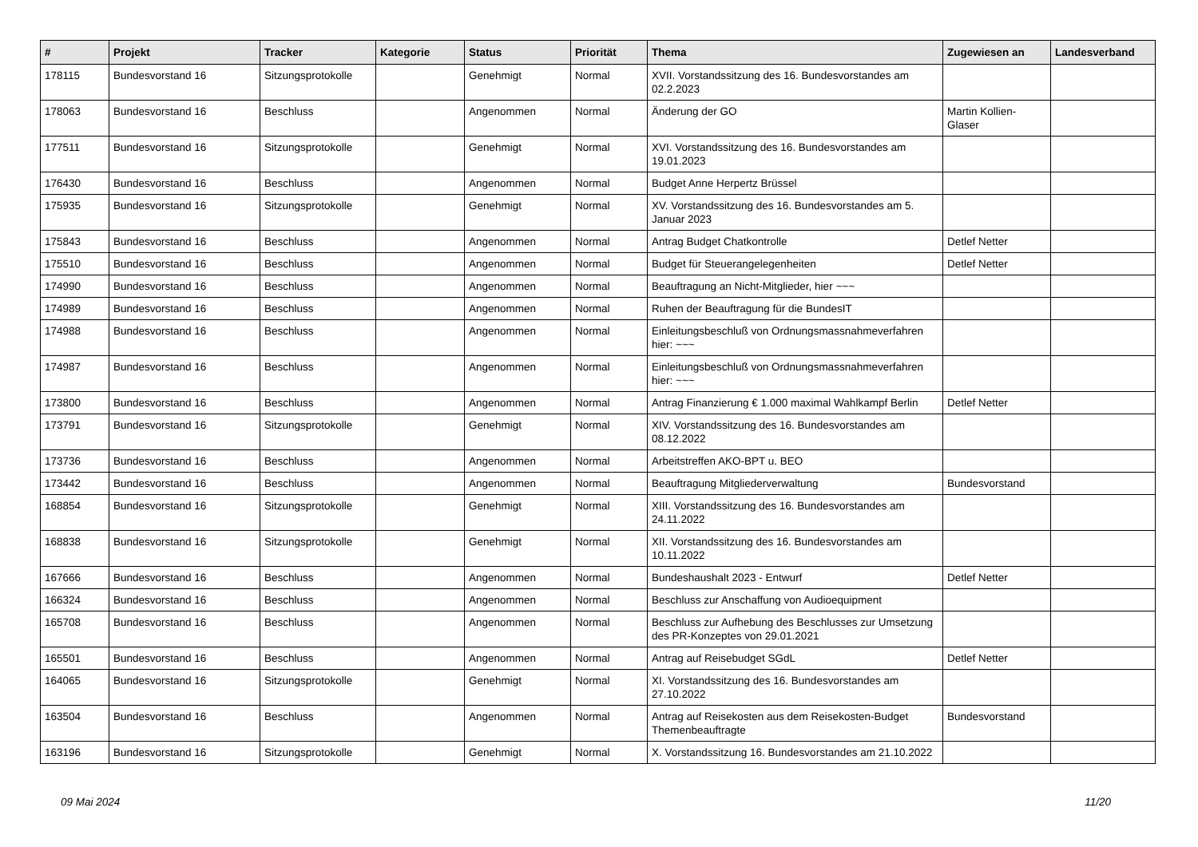| # | Projekt | Tracker | Kategorie | Status | Priorität | Thema | Zugewiesen an | Landesverband |
| --- | --- | --- | --- | --- | --- | --- | --- | --- |
| 178115 | Bundesvorstand 16 | Sitzungsprotokolle | | Genehmigt | Normal | XVII. Vorstandssitzung des 16. Bundesvorstandes am 02.2.2023 | | |
| 178063 | Bundesvorstand 16 | Beschluss | | Angenommen | Normal | Änderung der GO | Martin Kollien-Glaser | |
| 177511 | Bundesvorstand 16 | Sitzungsprotokolle | | Genehmigt | Normal | XVI. Vorstandssitzung des 16. Bundesvorstandes am 19.01.2023 | | |
| 176430 | Bundesvorstand 16 | Beschluss | | Angenommen | Normal | Budget Anne Herpertz Brüssel | | |
| 175935 | Bundesvorstand 16 | Sitzungsprotokolle | | Genehmigt | Normal | XV. Vorstandssitzung des 16. Bundesvorstandes am 5. Januar 2023 | | |
| 175843 | Bundesvorstand 16 | Beschluss | | Angenommen | Normal | Antrag Budget Chatkontrolle | Detlef Netter | |
| 175510 | Bundesvorstand 16 | Beschluss | | Angenommen | Normal | Budget für Steuerangelegenheiten | Detlef Netter | |
| 174990 | Bundesvorstand 16 | Beschluss | | Angenommen | Normal | Beauftragung an Nicht-Mitglieder, hier ~~~ | | |
| 174989 | Bundesvorstand 16 | Beschluss | | Angenommen | Normal | Ruhen der Beauftragung für die BundesIT | | |
| 174988 | Bundesvorstand 16 | Beschluss | | Angenommen | Normal | Einleitungsbeschluß von Ordnungsmassnahmeverfahren hier: ~~~ | | |
| 174987 | Bundesvorstand 16 | Beschluss | | Angenommen | Normal | Einleitungsbeschluß von Ordnungsmassnahmeverfahren hier: ~~~ | | |
| 173800 | Bundesvorstand 16 | Beschluss | | Angenommen | Normal | Antrag Finanzierung € 1.000 maximal Wahlkampf Berlin | Detlef Netter | |
| 173791 | Bundesvorstand 16 | Sitzungsprotokolle | | Genehmigt | Normal | XIV. Vorstandssitzung des 16. Bundesvorstandes am 08.12.2022 | | |
| 173736 | Bundesvorstand 16 | Beschluss | | Angenommen | Normal | Arbeitstreffen AKO-BPT u. BEO | | |
| 173442 | Bundesvorstand 16 | Beschluss | | Angenommen | Normal | Beauftragung Mitgliederverwaltung | Bundesvorstand | |
| 168854 | Bundesvorstand 16 | Sitzungsprotokolle | | Genehmigt | Normal | XIII. Vorstandssitzung des 16. Bundesvorstandes am 24.11.2022 | | |
| 168838 | Bundesvorstand 16 | Sitzungsprotokolle | | Genehmigt | Normal | XII. Vorstandssitzung des 16. Bundesvorstandes am 10.11.2022 | | |
| 167666 | Bundesvorstand 16 | Beschluss | | Angenommen | Normal | Bundeshaushalt 2023 - Entwurf | Detlef Netter | |
| 166324 | Bundesvorstand 16 | Beschluss | | Angenommen | Normal | Beschluss zur Anschaffung von Audioequipment | | |
| 165708 | Bundesvorstand 16 | Beschluss | | Angenommen | Normal | Beschluss zur Aufhebung des Beschlusses zur Umsetzung des PR-Konzeptes von 29.01.2021 | | |
| 165501 | Bundesvorstand 16 | Beschluss | | Angenommen | Normal | Antrag auf Reisebudget SGdL | Detlef Netter | |
| 164065 | Bundesvorstand 16 | Sitzungsprotokolle | | Genehmigt | Normal | XI. Vorstandssitzung des 16. Bundesvorstandes am 27.10.2022 | | |
| 163504 | Bundesvorstand 16 | Beschluss | | Angenommen | Normal | Antrag auf Reisekosten aus dem Reisekosten-Budget Themenbeauftragte | Bundesvorstand | |
| 163196 | Bundesvorstand 16 | Sitzungsprotokolle | | Genehmigt | Normal | X. Vorstandssitzung 16. Bundesvorstandes am 21.10.2022 | | |
09 Mai 2024 11/20